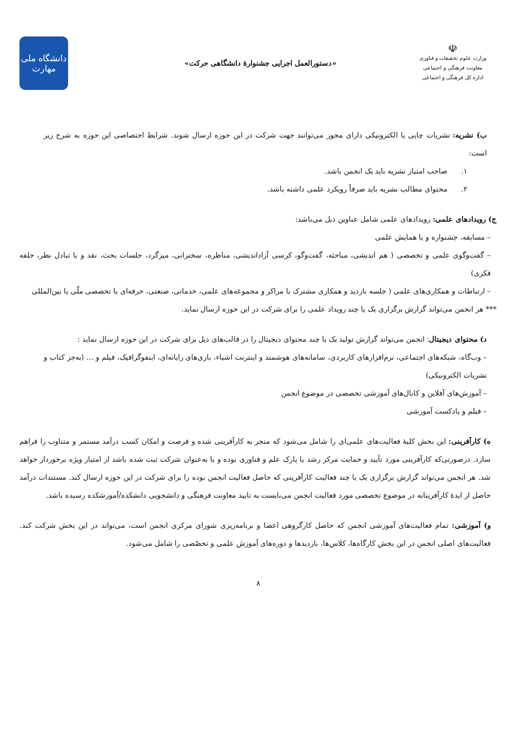☫
وزارت علوم تحقیقات و فناوری
معاونت فرهنگی و اجتماعی
اداره کل فرهنگی و اجتماعی
«دستورالعمل اجرایی جشنوارهٔ دانشگاهی حرکت»
دانشگاه ملی
مهارت
ب) نشریه: نشریات چاپی یا الکترونیکی دارای مجوز می‌توانند جهت شرکت در این حوزه ارسال شوند. شرایط اختصاصی این حوزه به شرح زیر است:
۱. صاحب امتیاز نشریه باید یک انجمن باشد.
۲. محتوای مطالب نشریه باید صرفاً رویکرد علمی داشته باشد.
ج) رویدادهای علمی: رویدادهای علمی شامل عناوین ذیل می‌باشد:
– مسابقه، جشنواره و یا همایش علمی
– گفت‌وگوی علمی و تخصصی ( هم اندیشی، مباحثه، گفت‌وگو، کرسی آزاداندیشی، مناظره، سخنرانی، میزگرد، جلسات بحث، نقد و یا تبادل نظر، حلقه فکری)
– ارتباطات و همکاری‌های علمی ( جلسه بازدید و همکاری مشترک با مراکز و مجموعه‌های علمی، خدماتی، صنعتی، حرفه‌ای یا تخصصی ملّی یا بین‌المللی
*** هر انجمن می‌تواند گزارش برگزاری یک یا چند رویداد علمی را برای شرکت در این حوزه ارسال نماید.
د) محتوای دیجیتال: انجمن می‌تواند گزارش تولید یک یا چند محتوای دیجیتال را در قالب‌های ذیل برای شرکت در این حوزه ارسال نماید :
– وب‌گاه، شبکه‌های اجتماعی، نرم‌افزارهای کاربردی، سامانه‌های هوشمند و اینترنت اشیاء، بازی‌های رایانه‌ای، اینفوگرافیک، فیلم و ... (به‌جز کتاب و نشریات الکترونیکی)
– آموزش‌های آفلاین و کانال‌های آموزشی تخصصی در موضوع انجمن
– فیلم و پادکست آموزشی
ه) کارآفرینی: این بخش کلیهٔ فعالیت‌های علمی‌ای را شامل می‌شود که منجر به کارآفرینی شده و فرصت و امکان کسب درآمد مستمر و متناوب را فراهم سازد. درصورتی‌که کارآفرینی مورد تأیید و حمایت مرکز رشد یا پارک علم و فناوری بوده و یا به‌عنوان شرکت ثبت شده باشد از امتیاز ویژه برخوردار خواهد شد. هر انجمن می‌تواند گزارش برگزاری یک یا چند فعالیت کارآفرینی که حاصل فعالیت انجمن بوده را برای شرکت در این حوزه ارسال کند. مستندات درآمد حاصل از ایدهٔ کارآفرینانه در موضوع تخصصی مورد فعالیت انجمن می‌بایست به تایید معاونت فرهنگی و دانشجویی دانشکده/آموزشکده رسیده باشد.
و) آموزشی: تمام فعالیت‌های آموزشی انجمن که حاصل کارگروهی اعضا و برنامه‌ریزی شورای مرکزی انجمن است، می‌تواند در این بخش شرکت کند. فعالیت‌های اصلی انجمن در این بخش کارگاه‌ها، کلاس‌ها، بازدیدها و دوره‌های آموزش علمی و تخصّصی را شامل می‌شود.
۸